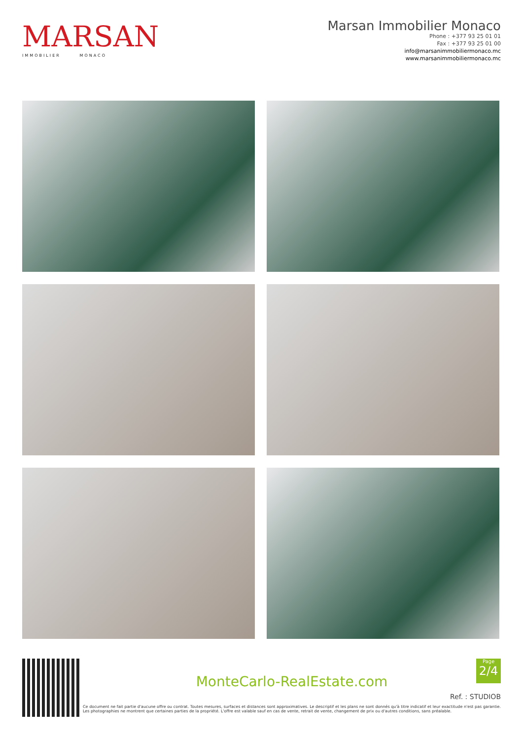MARSAN
IMMOBILIER MONACO
Marsan Immobilier Monaco
Phone : +377 93 25 01 01
Fax : +377 93 25 01 00
info@marsanimmobiliermonaco.mc
www.marsanimmobiliermonaco.mc
Page
2/4
MonteCarlo-RealEstate.com
Ref. : STUDIOB
Ce document ne fait partie d'aucune offre ou contrat. Toutes mesures, surfaces et distances sont approximatives. Le descriptif et les plans ne sont donnés qu'à titre indicatif et leur exactitude n'est pas garantie. Les photographies ne montrent que certaines parties de la propriété. L'offre est valable sauf en cas de vente, retrait de vente, changement de prix ou d'autres conditions, sans préalable.